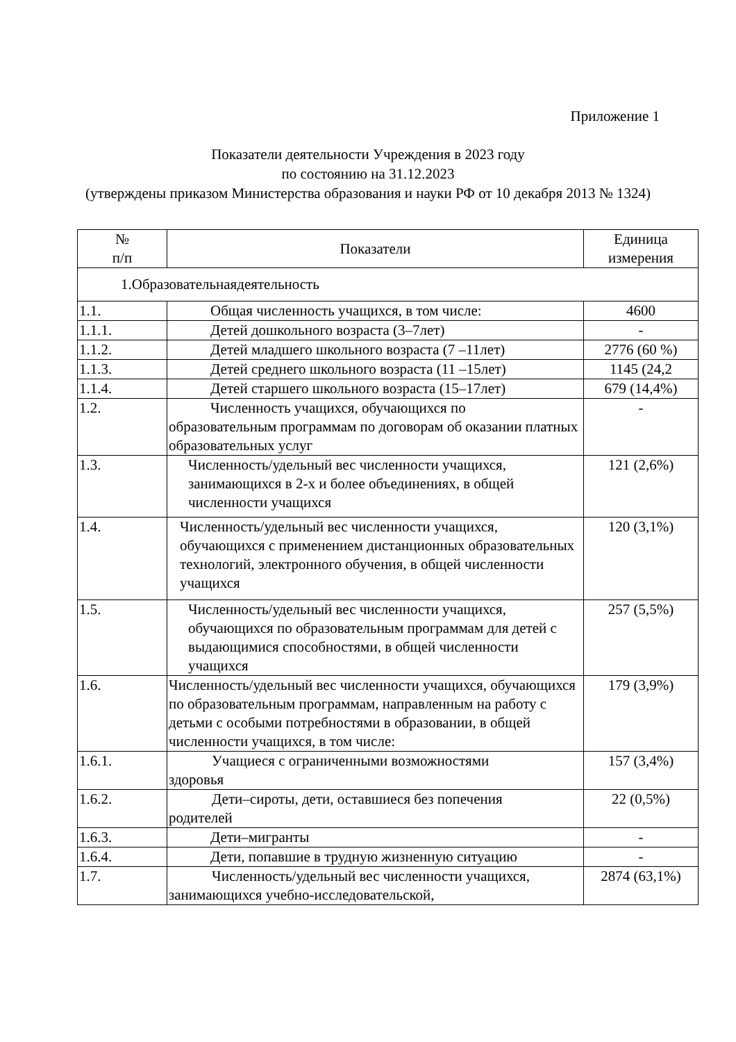Приложение 1
Показатели деятельности Учреждения в 2023 году
по состоянию на 31.12.2023
(утверждены приказом Министерства образования и науки РФ от 10 декабря 2013 № 1324)
| № п/п | Показатели | Единица измерения |
| --- | --- | --- |
| 1.Образовательнаядеятельность | | |
| 1.1. | Общая численность учащихся, в том числе: | 4600 |
| 1.1.1. | Детей дошкольного возраста (3–7лет) | - |
| 1.1.2. | Детей младшего школьного возраста (7 –11лет) | 2776 (60 %) |
| 1.1.3. | Детей среднего школьного возраста (11 –15лет) | 1145 (24,2 |
| 1.1.4. | Детей старшего школьного возраста (15–17лет) | 679 (14,4%) |
| 1.2. | Численность учащихся, обучающихся по образовательным программам по договорам об оказании платных образовательных услуг | - |
| 1.3. | Численность/удельный вес численности учащихся, занимающихся в 2-х и более объединениях, в общей численности учащихся | 121 (2,6%) |
| 1.4. | Численность/удельный вес численности учащихся, обучающихся с применением дистанционных образовательных технологий, электронного обучения, в общей численности учащихся | 120 (3,1%) |
| 1.5. | Численность/удельный вес численности учащихся, обучающихся по образовательным программам для детей с выдающимися способностями, в общей численности учащихся | 257 (5,5%) |
| 1.6. | Численность/удельный вес численности учащихся, обучающихся по образовательным программам, направленным на работу с детьми с особыми потребностями в образовании, в общей численности учащихся, в том числе: | 179 (3,9%) |
| 1.6.1. | Учащиеся с ограниченными возможностями здоровья | 157 (3,4%) |
| 1.6.2. | Дети–сироты, дети, оставшиеся без попечения родителей | 22 (0,5%) |
| 1.6.3. | Дети–мигранты | - |
| 1.6.4. | Дети, попавшие в трудную жизненную ситуацию | - |
| 1.7. | Численность/удельный вес численности учащихся, занимающихся учебно-исследовательской, | 2874 (63,1%) |